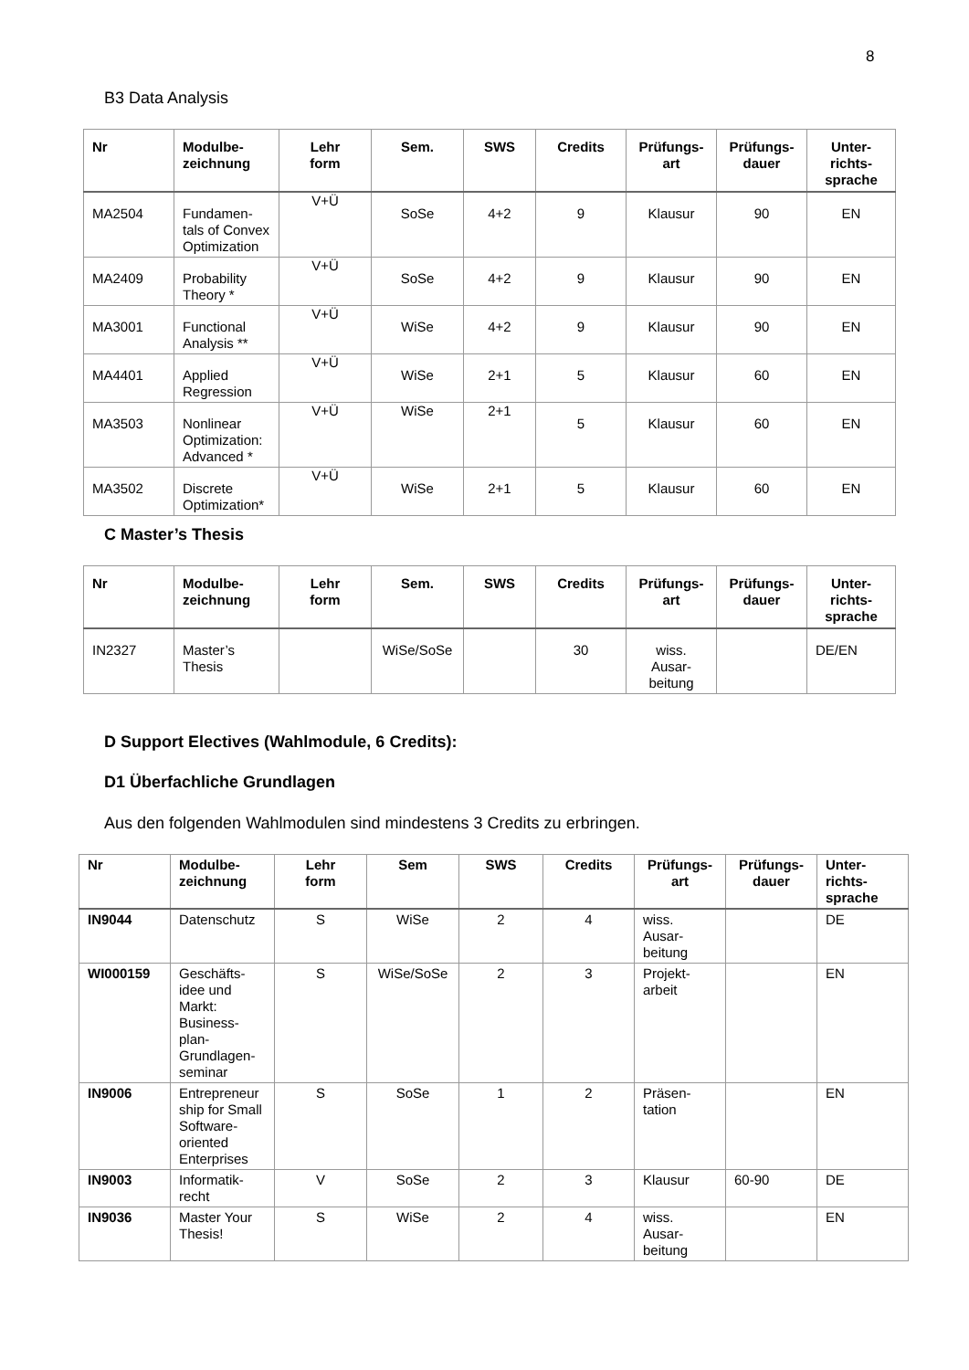8
B3 Data Analysis
| Nr | Modulbe- zeichnung | Lehr form | Sem. | SWS | Credits | Prüfungs- art | Prüfungs- dauer | Unter- richts- sprache |
| --- | --- | --- | --- | --- | --- | --- | --- | --- |
| MA2504 | Fundamen- tals of Convex Optimization | V+Ü | SoSe | 4+2 | 9 | Klausur | 90 | EN |
| MA2409 | Probability Theory * | V+Ü | SoSe | 4+2 | 9 | Klausur | 90 | EN |
| MA3001 | Functional Analysis ** | V+Ü | WiSe | 4+2 | 9 | Klausur | 90 | EN |
| MA4401 | Applied Regression | V+Ü | WiSe | 2+1 | 5 | Klausur | 60 | EN |
| MA3503 | Nonlinear Optimization: Advanced * | V+Ü | WiSe | 2+1 | 5 | Klausur | 60 | EN |
| MA3502 | Discrete Optimization* | V+Ü | WiSe | 2+1 | 5 | Klausur | 60 | EN |
C Master’s Thesis
| Nr | Modulbe- zeichnung | Lehr form | Sem. | SWS | Credits | Prüfungs- art | Prüfungs- dauer | Unter- richts- sprache |
| --- | --- | --- | --- | --- | --- | --- | --- | --- |
| IN2327 | Master’s Thesis | | WiSe/SoSe | | 30 | wiss. Ausar- beitung | | DE/EN |
D Support Electives (Wahlmodule, 6 Credits):
D1 Überfachliche Grundlagen
Aus den folgenden Wahlmodulen sind mindestens 3 Credits zu erbringen.
| Nr | Modulbe- zeichnung | Lehr form | Sem | SWS | Credits | Prüfungs- art | Prüfungs- dauer | Unter- richts- sprache |
| --- | --- | --- | --- | --- | --- | --- | --- | --- |
| IN9044 | Datenschutz | S | WiSe | 2 | 4 | wiss. Ausar- beitung | | DE |
| WI000159 | Geschäfts- idee und Markt: Business- plan- Grundlagen- seminar | S | WiSe/SoSe | 2 | 3 | Projekt- arbeit | | EN |
| IN9006 | Entrepreneur ship for Small Software- oriented Enterprises | S | SoSe | 1 | 2 | Präsen- tation | | EN |
| IN9003 | Informatik- recht | V | SoSe | 2 | 3 | Klausur | 60-90 | DE |
| IN9036 | Master Your Thesis! | S | WiSe | 2 | 4 | wiss. Ausar- beitung | | EN |